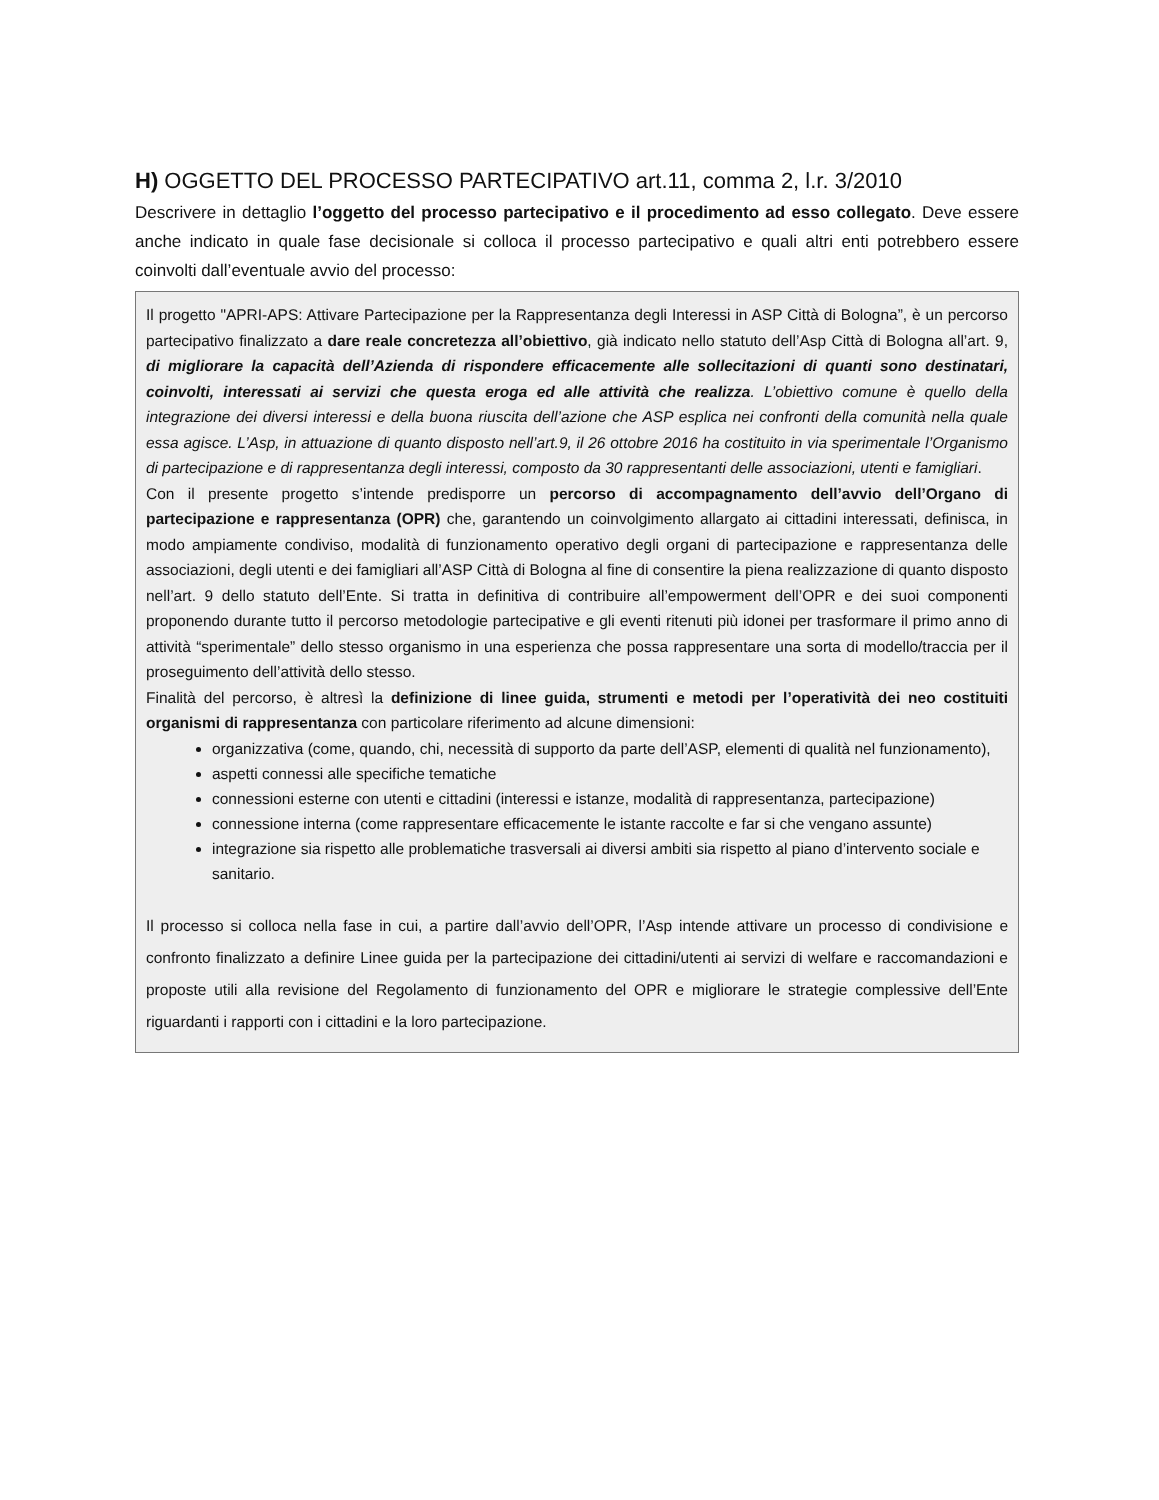H) OGGETTO DEL PROCESSO PARTECIPATIVO art.11, comma 2, l.r. 3/2010
Descrivere in dettaglio l’oggetto del processo partecipativo e il procedimento ad esso collegato. Deve essere anche indicato in quale fase decisionale si colloca il processo partecipativo e quali altri enti potrebbero essere coinvolti dall’eventuale avvio del processo:
Il progetto "APRI-APS: Attivare Partecipazione per la Rappresentanza degli Interessi in ASP Città di Bologna”, è un percorso partecipativo finalizzato a dare reale concretezza all’obiettivo, già indicato nello statuto dell’Asp Città di Bologna all’art. 9, di migliorare la capacità dell’Azienda di rispondere efficacemente alle sollecitazioni di quanti sono destinatari, coinvolti, interessati ai servizi che questa eroga ed alle attività che realizza. L’obiettivo comune è quello della integrazione dei diversi interessi e della buona riuscita dell’azione che ASP esplica nei confronti della comunità nella quale essa agisce. L’Asp, in attuazione di quanto disposto nell’art.9, il 26 ottobre 2016 ha costituito in via sperimentale l’Organismo di partecipazione e di rappresentanza degli interessi, composto da 30 rappresentanti delle associazioni, utenti e famigliari.
Con il presente progetto s’intende predisporre un percorso di accompagnamento dell’avvio dell’Organo di partecipazione e rappresentanza (OPR) che, garantendo un coinvolgimento allargato ai cittadini interessati, definisca, in modo ampiamente condiviso, modalità di funzionamento operativo degli organi di partecipazione e rappresentanza delle associazioni, degli utenti e dei famigliari all’ASP Città di Bologna al fine di consentire la piena realizzazione di quanto disposto nell’art. 9 dello statuto dell’Ente. Si tratta in definitiva di contribuire all’empowerment dell’OPR e dei suoi componenti proponendo durante tutto il percorso metodologie partecipative e gli eventi ritenuti più idonei per trasformare il primo anno di attività “sperimentale” dello stesso organismo in una esperienza che possa rappresentare una sorta di modello/traccia per il proseguimento dell’attività dello stesso.
Finalità del percorso, è altresì la definizione di linee guida, strumenti e metodi per l’operatività dei neo costituiti organismi di rappresentanza con particolare riferimento ad alcune dimensioni:
organizzativa (come, quando, chi, necessità di supporto da parte dell’ASP, elementi di qualità nel funzionamento),
aspetti connessi alle specifiche tematiche
connessioni esterne con utenti e cittadini (interessi e istanze, modalità di rappresentanza, partecipazione)
connessione interna (come rappresentare efficacemente le istante raccolte e far si che vengano assunte)
integrazione sia rispetto alle problematiche trasversali ai diversi ambiti sia rispetto al piano d’intervento sociale e sanitario.
Il processo si colloca nella fase in cui, a partire dall’avvio dell’OPR, l’Asp intende attivare un processo di condivisione e confronto finalizzato a definire Linee guida per la partecipazione dei cittadini/utenti ai servizi di welfare e raccomandazioni e proposte utili alla revisione del Regolamento di funzionamento del OPR e migliorare le strategie complessive dell’Ente riguardanti i rapporti con i cittadini e la loro partecipazione.